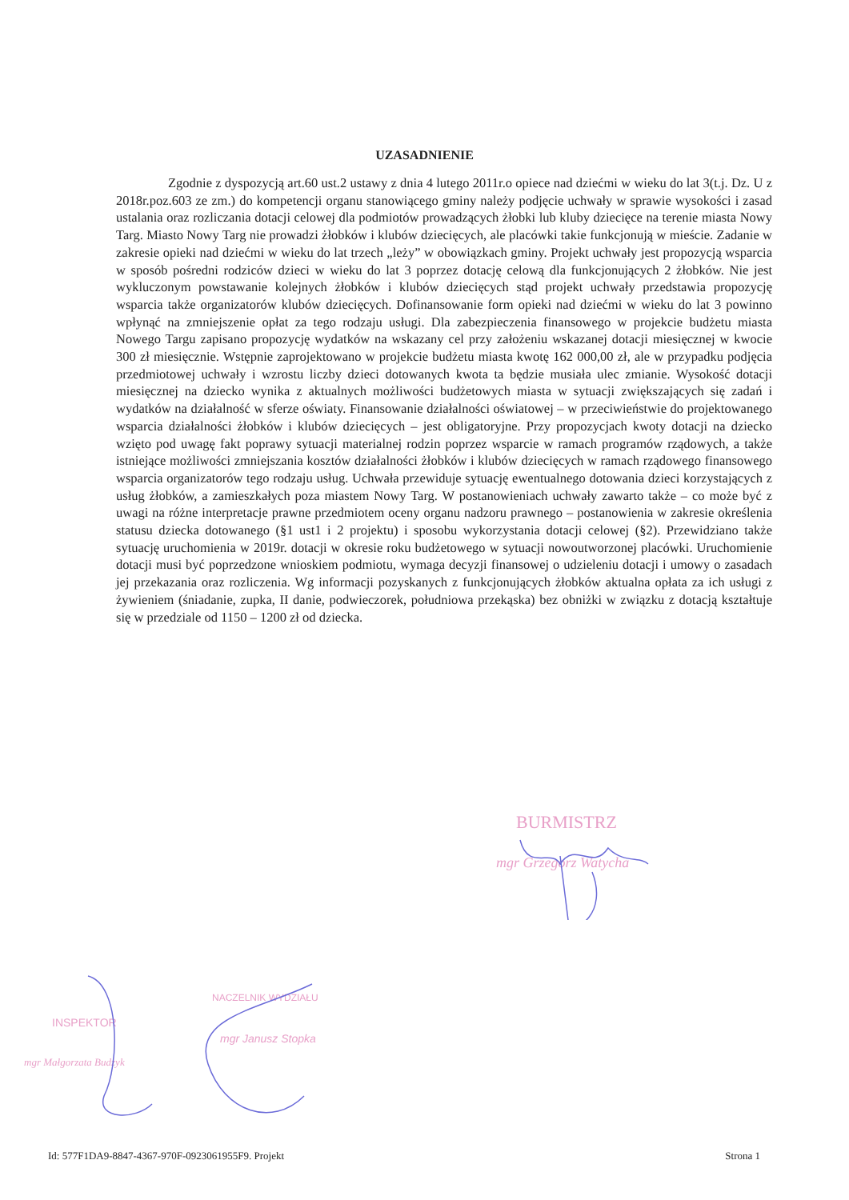UZASADNIENIE
Zgodnie z dyspozycją art.60 ust.2 ustawy z dnia 4 lutego 2011r.o opiece nad dziećmi w wieku do lat 3(t.j. Dz. U z 2018r.poz.603 ze zm.) do kompetencji organu stanowiącego gminy należy podjęcie uchwały w sprawie wysokości i zasad ustalania oraz rozliczania dotacji celowej dla podmiotów prowadzących żłobki lub kluby dziecięce na terenie miasta Nowy Targ. Miasto Nowy Targ nie prowadzi żłobków i klubów dziecięcych, ale placówki takie funkcjonują w mieście. Zadanie w zakresie opieki nad dziećmi w wieku do lat trzech „leży” w obowiązkach gminy. Projekt uchwały jest propozycją wsparcia w sposób pośredni rodziców dzieci w wieku do lat 3 poprzez dotację celową dla funkcjonujących 2 żłobków. Nie jest wykluczonym powstawanie kolejnych żłobków i klubów dziecięcych stąd projekt uchwały przedstawia propozycję wsparcia także organizatorów klubów dziecięcych. Dofinansowanie form opieki nad dziećmi w wieku do lat 3 powinno wpłynąć na zmniejszenie opłat za tego rodzaju usługi. Dla zabezpieczenia finansowego w projekcie budżetu miasta Nowego Targu zapisano propozycję wydatków na wskazany cel przy założeniu wskazanej dotacji miesięcznej w kwocie 300 zł miesięcznie. Wstępnie zaprojektowano w projekcie budżetu miasta kwotę 162 000,00 zł, ale w przypadku podjęcia przedmiotowej uchwały i wzrostu liczby dzieci dotowanych kwota ta będzie musiała ulec zmianie. Wysokość dotacji miesięcznej na dziecko wynika z aktualnych możliwości budżetowych miasta w sytuacji zwiększających się zadań i wydatków na działalność w sferze oświaty. Finansowanie działalności oświatowej – w przeciwieństwie do projektowanego wsparcia działalności żłobków i klubów dziecięcych – jest obligatoryjne. Przy propozycjach kwoty dotacji na dziecko wzięto pod uwagę fakt poprawy sytuacji materialnej rodzin poprzez wsparcie w ramach programów rządowych, a także istniejące możliwości zmniejszania kosztów działalności żłobków i klubów dziecięcych w ramach rządowego finansowego wsparcia organizatorów tego rodzaju usług. Uchwała przewiduje sytuację ewentualnego dotowania dzieci korzystających z usług żłobków, a zamieszkałych poza miastem Nowy Targ. W postanowieniach uchwały zawarto także – co może być z uwagi na różne interpretacje prawne przedmiotem oceny organu nadzoru prawnego – postanowienia w zakresie określenia statusu dziecka dotowanego (§1 ust1 i 2 projektu) i sposobu wykorzystania dotacji celowej (§2). Przewidziano także sytuację uruchomienia w 2019r. dotacji w okresie roku budżetowego w sytuacji nowoutworzonej placówki. Uruchomienie dotacji musi być poprzedzone wnioskiem podmiotu, wymaga decyzji finansowej o udzieleniu dotacji i umowy o zasadach jej przekazania oraz rozliczenia. Wg informacji pozyskanych z funkcjonujących żłobków aktualna opłata za ich usługi z żywieniem (śniadanie, zupka, II danie, podwieczorek, południowa przekąska) bez obniżki w związku z dotacją kształtuje się w przedziale od 1150 – 1200 zł od dziecka.
BURMISTRZ
mgr Grzegorz Watycha
INSPEKTOR
mgr Małgorzata Budzyk
NACZELNIK WYDZIAŁU
mgr Janusz Stopka
Id: 577F1DA9-8847-4367-970F-0923061955F9. Projekt Strona 1